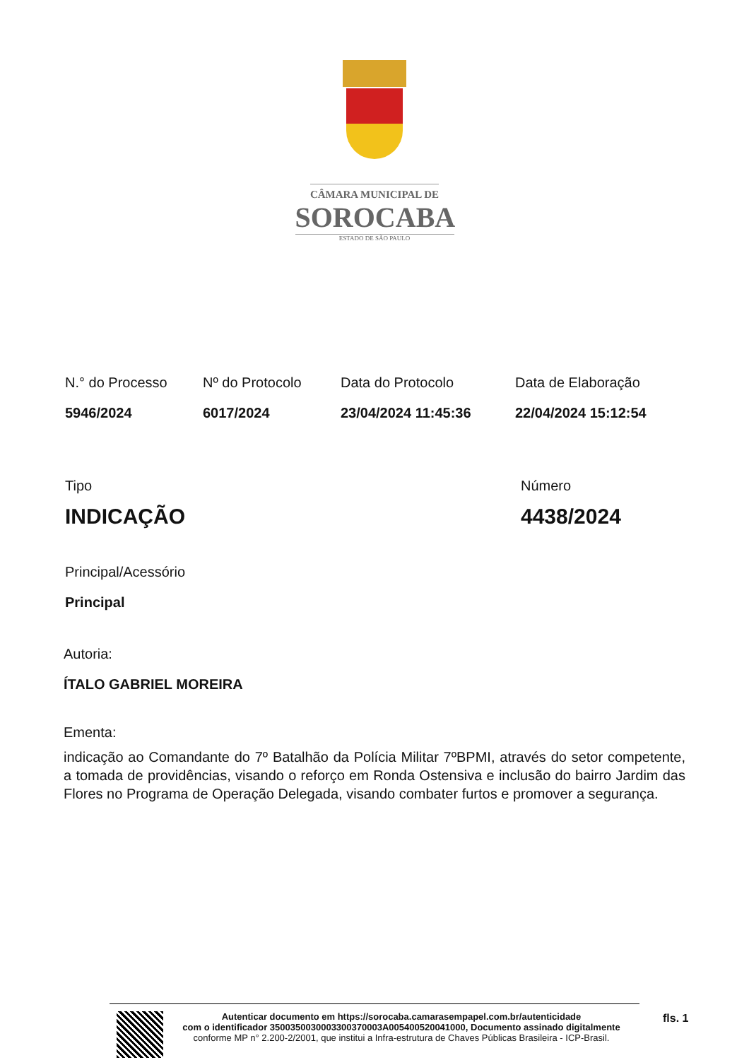CÂMARA MUNICIPAL DE
SOROCABA
ESTADO DE SÃO PAULO
N.° do Processo
5946/2024
Nº do Protocolo
6017/2024
Data do Protocolo
23/04/2024 11:45:36
Data de Elaboração
22/04/2024 15:12:54
Tipo
INDICAÇÃO
Número
4438/2024
Principal/Acessório
Principal
Autoria:
ÍTALO GABRIEL MOREIRA
Ementa:
indicação ao Comandante do 7º Batalhão da Polícia Militar 7ºBPMI, através do setor competente, a tomada de providências, visando o reforço em Ronda Ostensiva e inclusão do bairro Jardim das Flores no Programa de Operação Delegada, visando combater furtos e promover a segurança.
Autenticar documento em https://sorocaba.camarasempapel.com.br/autenticidade
com o identificador 3500350030003300370003A005400520041000, Documento assinado digitalmente
conforme MP n° 2.200-2/2001, que institui a Infra-estrutura de Chaves Públicas Brasileira - ICP-Brasil.
fls. 1